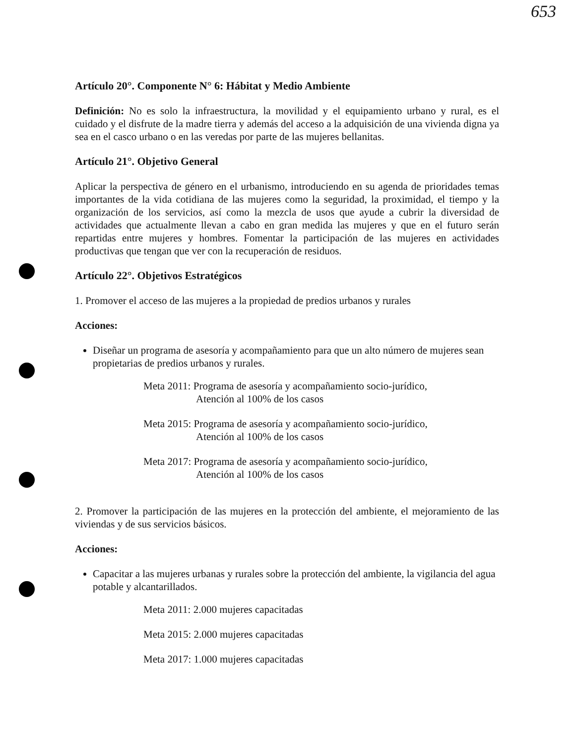653
Artículo 20°. Componente N° 6: Hábitat y Medio Ambiente
Definición: No es solo la infraestructura, la movilidad y el equipamiento urbano y rural, es el cuidado y el disfrute de la madre tierra y además del acceso a la adquisición de una vivienda digna ya sea en el casco urbano o en las veredas por parte de las mujeres bellanitas.
Artículo 21°. Objetivo General
Aplicar la perspectiva de género en el urbanismo, introduciendo en su agenda de prioridades temas importantes de la vida cotidiana de las mujeres como la seguridad, la proximidad, el tiempo y la organización de los servicios, así como la mezcla de usos que ayude a cubrir la diversidad de actividades que actualmente llevan a cabo en gran medida las mujeres y que en el futuro serán repartidas entre mujeres y hombres. Fomentar la participación de las mujeres en actividades productivas que tengan que ver con la recuperación de residuos.
Artículo 22°. Objetivos Estratégicos
1. Promover el acceso de las mujeres a la propiedad de predios urbanos y rurales
Acciones:
Diseñar un programa de asesoría y acompañamiento para que un alto número de mujeres sean propietarias de predios urbanos y rurales.
Meta 2011: Programa de asesoría y acompañamiento socio-jurídico,
Atención al 100% de los casos
Meta 2015: Programa de asesoría y acompañamiento socio-jurídico,
Atención al 100% de los casos
Meta 2017: Programa de asesoría y acompañamiento socio-jurídico,
Atención al 100% de los casos
2. Promover la participación de las mujeres en la protección del ambiente, el mejoramiento de las viviendas y de sus servicios básicos.
Acciones:
Capacitar a las mujeres urbanas y rurales sobre la protección del ambiente, la vigilancia del agua potable y alcantarillados.
Meta 2011: 2.000 mujeres capacitadas
Meta 2015: 2.000 mujeres capacitadas
Meta 2017: 1.000 mujeres capacitadas